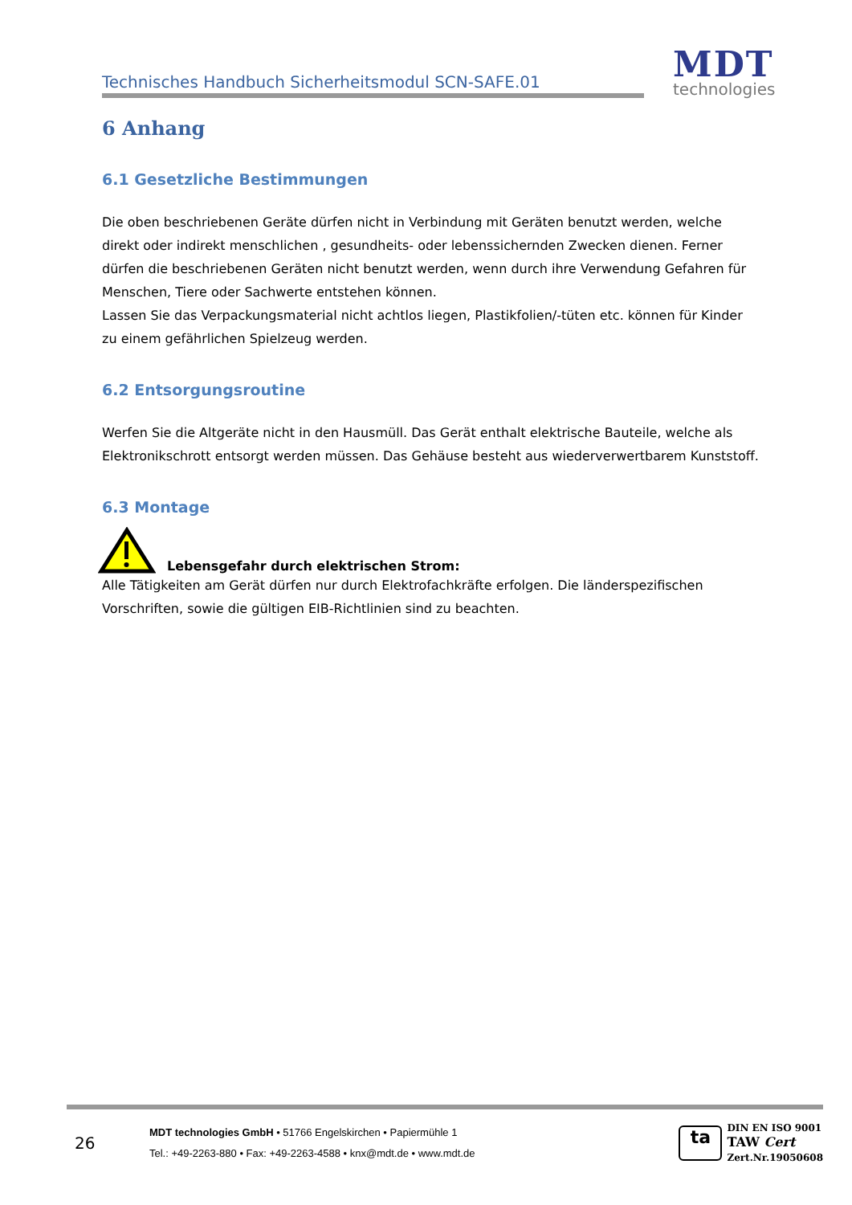Technisches Handbuch Sicherheitsmodul SCN-SAFE.01
MDT
technologies
6 Anhang
6.1 Gesetzliche Bestimmungen
Die oben beschriebenen Geräte dürfen nicht in Verbindung mit Geräten benutzt werden, welche direkt oder indirekt menschlichen , gesundheits- oder lebenssichernden Zwecken dienen. Ferner dürfen die beschriebenen Geräten nicht benutzt werden, wenn durch ihre Verwendung Gefahren für Menschen, Tiere oder Sachwerte entstehen können.
Lassen Sie das Verpackungsmaterial nicht achtlos liegen, Plastikfolien/-tüten etc. können für Kinder zu einem gefährlichen Spielzeug werden.
6.2 Entsorgungsroutine
Werfen Sie die Altgeräte nicht in den Hausmüll. Das Gerät enthalt elektrische Bauteile, welche als Elektronikschrott entsorgt werden müssen. Das Gehäuse besteht aus wiederverwertbarem Kunststoff.
6.3 Montage
Lebensgefahr durch elektrischen Strom:
Alle Tätigkeiten am Gerät dürfen nur durch Elektrofachkräfte erfolgen. Die länderspezifischen Vorschriften, sowie die gültigen EIB-Richtlinien sind zu beachten.
26
MDT technologies GmbH • 51766 Engelskirchen • Papiermühle 1
Tel.: +49-2263-880 • Fax: +49-2263-4588 • knx@mdt.de • www.mdt.de
ta
DIN EN ISO 9001
TAW Cert
Zert.Nr.19050608